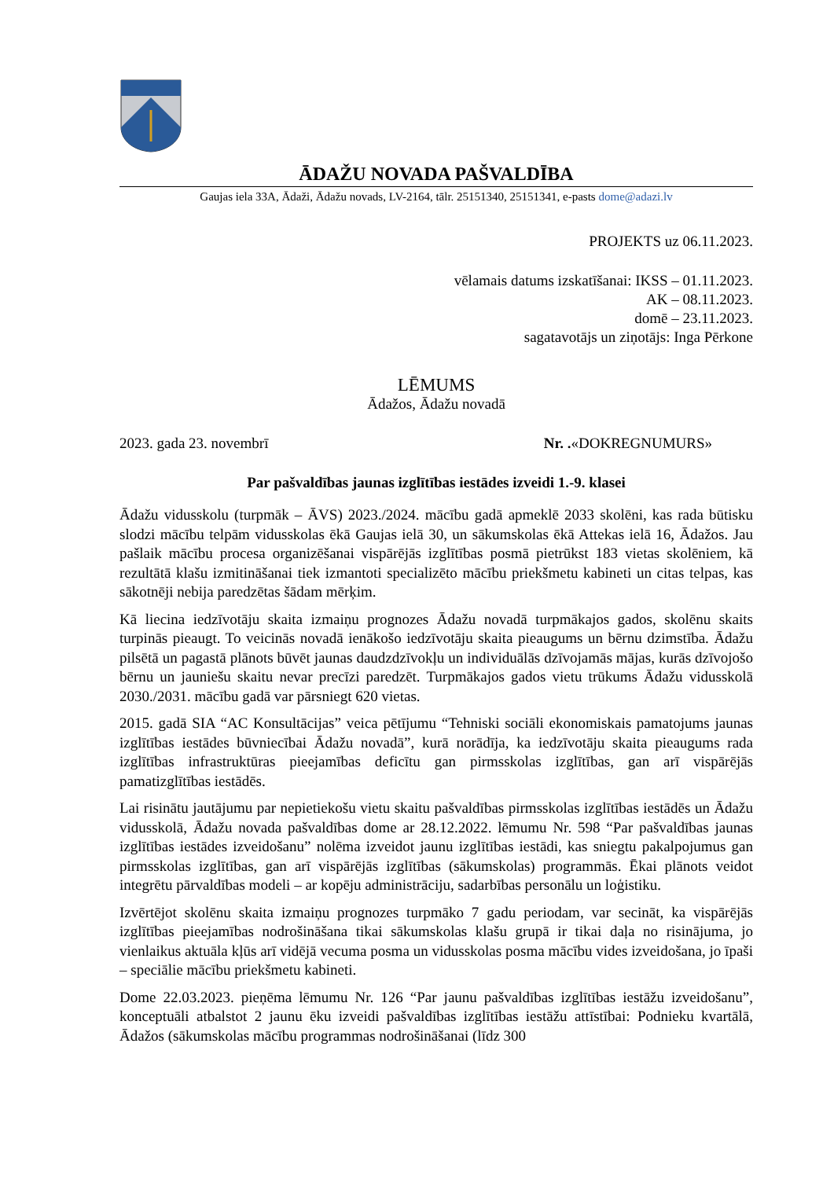ĀDAŽU NOVADA PAŠVALDĪBA
Gaujas iela 33A, Ādaži, Ādažu novads, LV-2164, tālr. 25151340, 25151341, e-pasts dome@adazi.lv
PROJEKTS uz 06.11.2023.
vēlamais datums izskatīšanai: IKSS – 01.11.2023.
AK – 08.11.2023.
domē – 23.11.2023.
sagatavotājs un ziņotājs: Inga Pērkone
LĒMUMS
Ādažos, Ādažu novadā
2023. gada 23. novembrī Nr. .«DOKREGNUMURS»
Par pašvaldības jaunas izglītības iestādes izveidi 1.-9. klasei
Ādažu vidusskolu (turpmāk – ĀVS) 2023./2024. mācību gadā apmeklē 2033 skolēni, kas rada būtisku slodzi mācību telpām vidusskolas ēkā Gaujas ielā 30, un sākumskolas ēkā Attekas ielā 16, Ādažos. Jau pašlaik mācību procesa organizēšanai vispārējās izglītības posmā pietrūkst 183 vietas skolēniem, kā rezultātā klašu izmitināšanai tiek izmantoti specializēto mācību priekšmetu kabineti un citas telpas, kas sākotnēji nebija paredzētas šādam mērķim.
Kā liecina iedzīvotāju skaita izmaiņu prognozes Ādažu novadā turpmākajos gados, skolēnu skaits turpinās pieaugt. To veicinās novadā ienākošo iedzīvotāju skaita pieaugums un bērnu dzimstība. Ādažu pilsētā un pagastā plānots būvēt jaunas daudzdzīvokļu un individuālās dzīvojamās mājas, kurās dzīvojošo bērnu un jauniešu skaitu nevar precīzi paredzēt. Turpmākajos gados vietu trūkums Ādažu vidusskolā 2030./2031. mācību gadā var pārsniegt 620 vietas.
2015. gadā SIA “AC Konsultācijas” veica pētījumu “Tehniski sociāli ekonomiskais pamatojums jaunas izglītības iestādes būvniecībai Ādažu novadā”, kurā norādīja, ka iedzīvotāju skaita pieaugums rada izglītības infrastruktūras pieejamības deficītu gan pirmsskolas izglītības, gan arī vispārējās pamatizglītības iestādēs.
Lai risinātu jautājumu par nepietiekošu vietu skaitu pašvaldības pirmsskolas izglītības iestādēs un Ādažu vidusskolā, Ādažu novada pašvaldības dome ar 28.12.2022. lēmumu Nr. 598 “Par pašvaldības jaunas izglītības iestādes izveidošanu” nolēma izveidot jaunu izglītības iestādi, kas sniegtu pakalpojumus gan pirmsskolas izglītības, gan arī vispārējās izglītības (sākumskolas) programmās. Ēkai plānots veidot integrētu pārvaldības modeli – ar kopēju administrāciju, sadarbības personālu un loģistiku.
Izvērtējot skolēnu skaita izmaiņu prognozes turpmāko 7 gadu periodam, var secināt, ka vispārējās izglītības pieejamības nodrošināšana tikai sākumskolas klašu grupā ir tikai daļa no risinājuma, jo vienlaikus aktuāla kļūs arī vidējā vecuma posma un vidusskolas posma mācību vides izveidošana, jo īpaši – speciālie mācību priekšmetu kabineti.
Dome 22.03.2023. pieņēma lēmumu Nr. 126 “Par jaunu pašvaldības izglītības iestāžu izveidošanu”, konceptuāli atbalstot 2 jaunu ēku izveidi pašvaldības izglītības iestāžu attīstībai: Podnieku kvartālā, Ādažos (sākumskolas mācību programmas nodrošināšanai (līdz 300